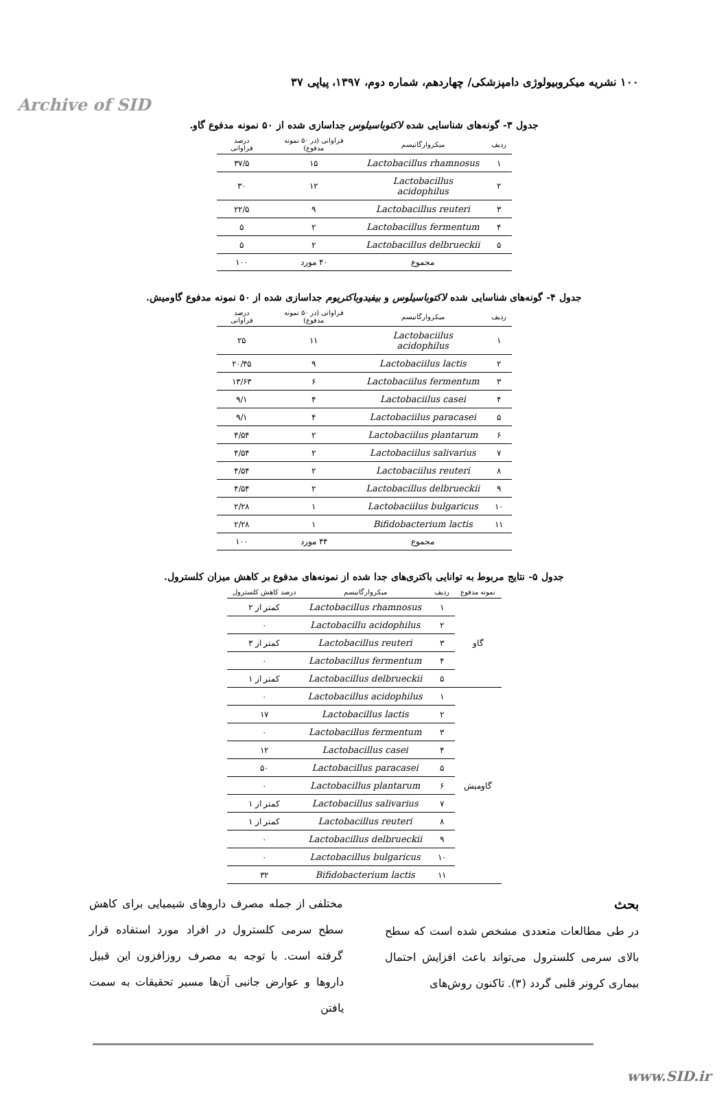Archive of SID
۱۰۰ نشریه میکروبیولوژی دامپزشکی/ چهاردهم، شماره دوم، ۱۳۹۷، پیاپی ۳۷
جدول ۳- گونه‌های شناسایی شده لاکتوباسیلوس جداسازی شده از ۵۰ نمونه مدفوع گاو.
| ردیف | میکروارگانیسم | فراوانی (در ۵۰ نمونه مدفوع) | درصد فراوانی |
| --- | --- | --- | --- |
| ۱ | Lactobacillus rhamnosus | ۱۵ | ۳۷/۵ |
| ۲ | Lactobacillus acidophilus | ۱۲ | ۳۰ |
| ۳ | Lactobacillus reuteri | ۹ | ۲۲/۵ |
| ۴ | Lactobacillus fermentum | ۲ | ۵ |
| ۵ | Lactobacillus delbrueckii | ۲ | ۵ |
| | مجموع | ۴۰ مورد | ۱۰۰ |
جدول ۴- گونه‌های شناسایی شده لاکتوباسیلوس و بیفیدوباکتریوم جداسازی شده از ۵۰ نمونه مدفوع گاومیش.
| ردیف | میکروارگانیسم | فراوانی (در ۵۰ نمونه مدفوع) | درصد فراوانی |
| --- | --- | --- | --- |
| ۱ | Lactobaciilus acidophilus | ۱۱ | ۲۵ |
| ۲ | Lactobaciilus lactis | ۹ | ۲۰/۴۵ |
| ۳ | Lactobaciilus fermentum | ۶ | ۱۳/۶۳ |
| ۴ | Lactobaciilus casei | ۴ | ۹/۱ |
| ۵ | Lactobaciilus paracasei | ۴ | ۹/۱ |
| ۶ | Lactobaciilus plantarum | ۲ | ۴/۵۴ |
| ۷ | Lactobaciilus salivarius | ۲ | ۴/۵۴ |
| ۸ | Lactobaciilus reuteri | ۲ | ۴/۵۴ |
| ۹ | Lactobacillus delbrueckii | ۲ | ۴/۵۴ |
| ۱۰ | Lactobaciilus bulgaricus | ۱ | ۲/۲۸ |
| ۱۱ | Bifidobacterium lactis | ۱ | ۲/۲۸ |
| | مجموع | ۴۴ مورد | ۱۰۰ |
جدول ۵- نتایج مربوط به توانایی باکتری‌های جدا شده از نمونه‌های مدفوع بر کاهش میزان کلسترول.
| نمونه مدفوع | ردیف | میکروارگانیسم | درصد کاهش کلسترول |
| --- | --- | --- | --- |
| گاو | ۱ | Lactobacillus rhamnosus | کمتر از ۲ |
| | ۲ | Lactobacillu acidophilus | ۰ |
| | ۳ | Lactobacillus reuteri | کمتر از ۳ |
| | ۴ | Lactobacillus fermentum | ۰ |
| | ۵ | Lactobacillus delbrueckii | کمتر از ۱ |
| گاومیش | ۱ | Lactobacillus acidophilus | ۰ |
| | ۲ | Lactobacillus lactis | ۱۷ |
| | ۳ | Lactobacillus fermentum | ۰ |
| | ۴ | Lactobacillus casei | ۱۲ |
| | ۵ | Lactobacillus paracasei | ۵۰ |
| | ۶ | Lactobacillus plantarum | ۰ |
| | ۷ | Lactobacillus salivarius | کمتر از ۱ |
| | ۸ | Lactobacillus reuteri | کمتر از ۱ |
| | ۹ | Lactobacillus delbrueckii | ۰ |
| | ۱۰ | Lactobacillus bulgaricus | ۰ |
| | ۱۱ | Bifidobacterium lactis | ۳۲ |
بحث
در طی مطالعات متعددی مشخص شده است که سطح بالای سرمی کلسترول می‌تواند باعث افزایش احتمال بیماری کرونر قلبی گردد (۳). تاکنون روش‌های
مختلفی از جمله مصرف داروهای شیمیایی برای کاهش سطح سرمی کلسترول در افراد مورد استفاده قرار گرفته است. با توجه به مصرف روزافزون این قبیل داروها و عوارض جانبی آن‌ها مسیر تحقیقات به سمت یافتن
www.SID.ir